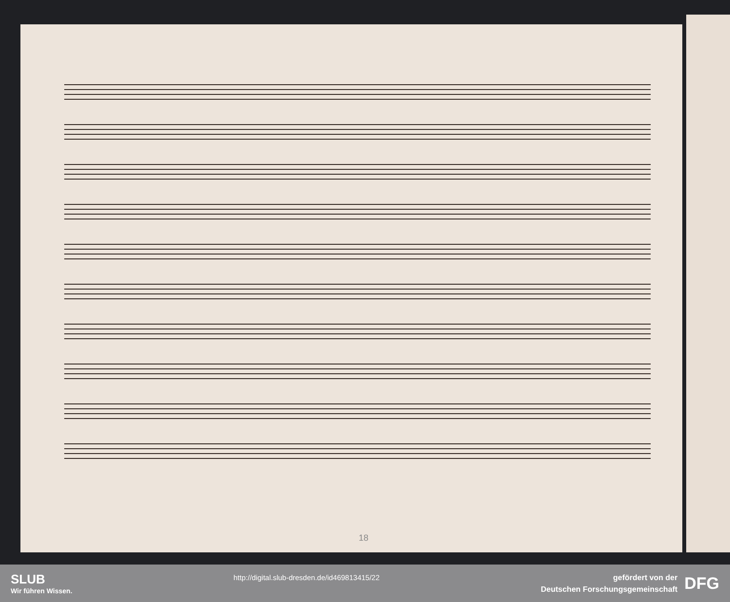18
SLUB
Wir führen Wissen.
http://digital.slub-dresden.de/id469813415/22
gefördert von der
Deutschen Forschungsgemeinschaft
DFG